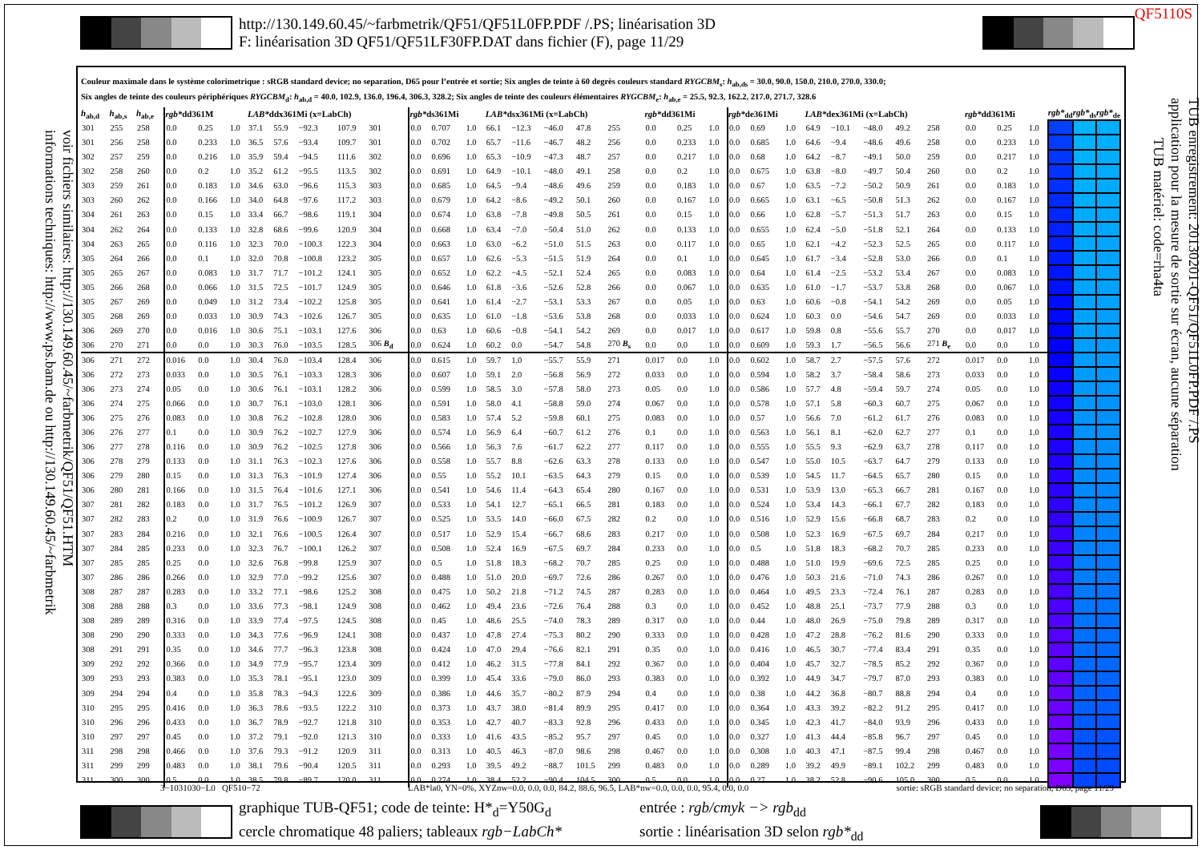http://130.149.60.45/~farbmetrik/QF51/QF51L0FP.PDF /.PS; linéarisation 3D
F: linéarisation 3D QF51/QF51LF30FP.DAT dans fichier (F), page 11/29
QF5110S
voir fichiers similaires: http://130.149.60.45/~farbmetrik/QF51/QF51.HTM
informations techniques: http://www.ps.bam.de ou http://130.149.60.45/~farbmetrik
Couleur maximale dans le système colorimetrique : sRGB standard device; no separation, D65 pour l’entrée et sortie; Six angles de teinte à 60 degrès couleurs standard RYGCBM<sub>s</sub>: h<sub>ab,ds</sub> = 30.0, 90.0, 150.0, 210.0, 270.0, 330.0;
Six angles de teinte des couleurs périphériques RYGCBM<sub>d</sub>: h<sub>ab,d</sub> = 40.0, 102.9, 136.0, 196.4, 306.3, 328.2; Six angles de teinte des couleurs élémentaires RYGCBM<sub>e</sub>: h<sub>ab,e</sub> = 25.5, 92.3, 162.2, 217.0, 271.7, 328.6
| h<sub>ab,d</sub> | h<sub>ab,s</sub> | h<sub>ab,e</sub> | rgb* dd361M | | | LAB* ddx361Mi (x=LabCh) | | | | | rgb* ds361Mi | | | LAB* dsx361Mi (x=LabCh) | | | | | rgb* dd361Mi | | | rgb* de361Mi | | | LAB* dex361Mi (x=LabCh) | | | | | rgb* dd361Mi | | | rgb*<sub>dd</sub> | rgb*<sub>ds</sub> | rgb*<sub>de</sub> |
| --- | --- | --- | --- | --- | --- | --- | --- | --- | --- | --- | --- | --- | --- | --- | --- | --- | --- | --- | --- | --- | --- | --- | --- | --- | --- | --- | --- | --- | --- | --- | --- | --- | --- | --- | --- |
| 301 | 255 | 258 | 0.0 | 0.25 | 1.0 | 37.1 | 55.9 | −92.3 | 107.9 | 301 | 0.0 | 0.707 | 1.0 | 66.1 | −12.3 | −46.0 | 47.8 | 255 | 0.0 | 0.25 | 1.0 | 0.0 | 0.69 | 1.0 | 64.9 | −10.1 | −48.0 | 49.2 | 258 | 0.0 | 0.25 | 1.0 | | | |
| 301 | 256 | 258 | 0.0 | 0.233 | 1.0 | 36.5 | 57.6 | −93.4 | 109.7 | 301 | 0.0 | 0.702 | 1.0 | 65.7 | −11.6 | −46.7 | 48.2 | 256 | 0.0 | 0.233 | 1.0 | 0.0 | 0.685 | 1.0 | 64.6 | −9.4 | −48.6 | 49.6 | 258 | 0.0 | 0.233 | 1.0 | | | |
| 302 | 257 | 259 | 0.0 | 0.216 | 1.0 | 35.9 | 59.4 | −94.5 | 111.6 | 302 | 0.0 | 0.696 | 1.0 | 65.3 | −10.9 | −47.3 | 48.7 | 257 | 0.0 | 0.217 | 1.0 | 0.0 | 0.68 | 1.0 | 64.2 | −8.7 | −49.1 | 50.0 | 259 | 0.0 | 0.217 | 1.0 | | | |
| 302 | 258 | 260 | 0.0 | 0.2 | 1.0 | 35.2 | 61.2 | −95.5 | 113.5 | 302 | 0.0 | 0.691 | 1.0 | 64.9 | −10.1 | −48.0 | 49.1 | 258 | 0.0 | 0.2 | 1.0 | 0.0 | 0.675 | 1.0 | 63.8 | −8.0 | −49.7 | 50.4 | 260 | 0.0 | 0.2 | 1.0 | | | |
| 303 | 259 | 261 | 0.0 | 0.183 | 1.0 | 34.6 | 63.0 | −96.6 | 115.3 | 303 | 0.0 | 0.685 | 1.0 | 64.5 | −9.4 | −48.6 | 49.6 | 259 | 0.0 | 0.183 | 1.0 | 0.0 | 0.67 | 1.0 | 63.5 | −7.2 | −50.2 | 50.9 | 261 | 0.0 | 0.183 | 1.0 | | | |
| 303 | 260 | 262 | 0.0 | 0.166 | 1.0 | 34.0 | 64.8 | −97.6 | 117.2 | 303 | 0.0 | 0.679 | 1.0 | 64.2 | −8.6 | −49.2 | 50.1 | 260 | 0.0 | 0.167 | 1.0 | 0.0 | 0.665 | 1.0 | 63.1 | −6.5 | −50.8 | 51.3 | 262 | 0.0 | 0.167 | 1.0 | | | |
| 304 | 261 | 263 | 0.0 | 0.15 | 1.0 | 33.4 | 66.7 | −98.6 | 119.1 | 304 | 0.0 | 0.674 | 1.0 | 63.8 | −7.8 | −49.8 | 50.5 | 261 | 0.0 | 0.15 | 1.0 | 0.0 | 0.66 | 1.0 | 62.8 | −5.7 | −51.3 | 51.7 | 263 | 0.0 | 0.15 | 1.0 | | | |
| 304 | 262 | 264 | 0.0 | 0.133 | 1.0 | 32.8 | 68.6 | −99.6 | 120.9 | 304 | 0.0 | 0.668 | 1.0 | 63.4 | −7.0 | −50.4 | 51.0 | 262 | 0.0 | 0.133 | 1.0 | 0.0 | 0.655 | 1.0 | 62.4 | −5.0 | −51.8 | 52.1 | 264 | 0.0 | 0.133 | 1.0 | | | |
| 304 | 263 | 265 | 0.0 | 0.116 | 1.0 | 32.3 | 70.0 | −100.3 | 122.3 | 304 | 0.0 | 0.663 | 1.0 | 63.0 | −6.2 | −51.0 | 51.5 | 263 | 0.0 | 0.117 | 1.0 | 0.0 | 0.65 | 1.0 | 62.1 | −4.2 | −52.3 | 52.5 | 265 | 0.0 | 0.117 | 1.0 | | | |
| 305 | 264 | 266 | 0.0 | 0.1 | 1.0 | 32.0 | 70.8 | −100.8 | 123.2 | 305 | 0.0 | 0.657 | 1.0 | 62.6 | −5.3 | −51.5 | 51.9 | 264 | 0.0 | 0.1 | 1.0 | 0.0 | 0.645 | 1.0 | 61.7 | −3.4 | −52.8 | 53.0 | 266 | 0.0 | 0.1 | 1.0 | | | |
| 305 | 265 | 267 | 0.0 | 0.083 | 1.0 | 31.7 | 71.7 | −101.2 | 124.1 | 305 | 0.0 | 0.652 | 1.0 | 62.2 | −4.5 | −52.1 | 52.4 | 265 | 0.0 | 0.083 | 1.0 | 0.0 | 0.64 | 1.0 | 61.4 | −2.5 | −53.2 | 53.4 | 267 | 0.0 | 0.083 | 1.0 | | | |
| 305 | 266 | 268 | 0.0 | 0.066 | 1.0 | 31.5 | 72.5 | −101.7 | 124.9 | 305 | 0.0 | 0.646 | 1.0 | 61.8 | −3.6 | −52.6 | 52.8 | 266 | 0.0 | 0.067 | 1.0 | 0.0 | 0.635 | 1.0 | 61.0 | −1.7 | −53.7 | 53.8 | 268 | 0.0 | 0.067 | 1.0 | | | |
| 305 | 267 | 269 | 0.0 | 0.049 | 1.0 | 31.2 | 73.4 | −102.2 | 125.8 | 305 | 0.0 | 0.641 | 1.0 | 61.4 | −2.7 | −53.1 | 53.3 | 267 | 0.0 | 0.05 | 1.0 | 0.0 | 0.63 | 1.0 | 60.6 | −0.8 | −54.1 | 54.2 | 269 | 0.0 | 0.05 | 1.0 | | | |
| 305 | 268 | 269 | 0.0 | 0.033 | 1.0 | 30.9 | 74.3 | −102.6 | 126.7 | 305 | 0.0 | 0.635 | 1.0 | 61.0 | −1.8 | −53.6 | 53.8 | 268 | 0.0 | 0.033 | 1.0 | 0.0 | 0.624 | 1.0 | 60.3 | 0.0 | −54.6 | 54.7 | 269 | 0.0 | 0.033 | 1.0 | | | |
| 306 | 269 | 270 | 0.0 | 0.016 | 1.0 | 30.6 | 75.1 | −103.1 | 127.6 | 306 | 0.0 | 0.63 | 1.0 | 60.6 | −0.8 | −54.1 | 54.2 | 269 | 0.0 | 0.017 | 1.0 | 0.0 | 0.617 | 1.0 | 59.8 | 0.8 | −55.6 | 55.7 | 270 | 0.0 | 0.017 | 1.0 | | | |
| 306 | 270 | 271 | 0.0 | 0.0 | 1.0 | 30.3 | 76.0 | −103.5 | 128.5 | 306 B<sub>d</sub> | 0.0 | 0.624 | 1.0 | 60.2 | 0.0 | −54.7 | 54.8 | 270 B<sub>s</sub> | 0.0 | 0.0 | 1.0 | 0.0 | 0.609 | 1.0 | 59.3 | 1.7 | −56.5 | 56.6 | 271 B<sub>e</sub> | 0.0 | 0.0 | 1.0 | | | |
| 306 | 271 | 272 | 0.016 | 0.0 | 1.0 | 30.4 | 76.0 | −103.4 | 128.4 | 306 | 0.0 | 0.615 | 1.0 | 59.7 | 1.0 | −55.7 | 55.9 | 271 | 0.017 | 0.0 | 1.0 | 0.0 | 0.602 | 1.0 | 58.7 | 2.7 | −57.5 | 57.6 | 272 | 0.017 | 0.0 | 1.0 | | | |
| 306 | 272 | 273 | 0.033 | 0.0 | 1.0 | 30.5 | 76.1 | −103.3 | 128.3 | 306 | 0.0 | 0.607 | 1.0 | 59.1 | 2.0 | −56.8 | 56.9 | 272 | 0.033 | 0.0 | 1.0 | 0.0 | 0.594 | 1.0 | 58.2 | 3.7 | −58.4 | 58.6 | 273 | 0.033 | 0.0 | 1.0 | | | |
| 306 | 273 | 274 | 0.05 | 0.0 | 1.0 | 30.6 | 76.1 | −103.1 | 128.2 | 306 | 0.0 | 0.599 | 1.0 | 58.5 | 3.0 | −57.8 | 58.0 | 273 | 0.05 | 0.0 | 1.0 | 0.0 | 0.586 | 1.0 | 57.7 | 4.8 | −59.4 | 59.7 | 274 | 0.05 | 0.0 | 1.0 | | | |
| 306 | 274 | 275 | 0.066 | 0.0 | 1.0 | 30.7 | 76.1 | −103.0 | 128.1 | 306 | 0.0 | 0.591 | 1.0 | 58.0 | 4.1 | −58.8 | 59.0 | 274 | 0.067 | 0.0 | 1.0 | 0.0 | 0.578 | 1.0 | 57.1 | 5.8 | −60.3 | 60.7 | 275 | 0.067 | 0.0 | 1.0 | | | |
| 306 | 275 | 276 | 0.083 | 0.0 | 1.0 | 30.8 | 76.2 | −102.8 | 128.0 | 306 | 0.0 | 0.583 | 1.0 | 57.4 | 5.2 | −59.8 | 60.1 | 275 | 0.083 | 0.0 | 1.0 | 0.0 | 0.57 | 1.0 | 56.6 | 7.0 | −61.2 | 61.7 | 276 | 0.083 | 0.0 | 1.0 | | | |
| 306 | 276 | 277 | 0.1 | 0.0 | 1.0 | 30.9 | 76.2 | −102.7 | 127.9 | 306 | 0.0 | 0.574 | 1.0 | 56.9 | 6.4 | −60.7 | 61.2 | 276 | 0.1 | 0.0 | 1.0 | 0.0 | 0.563 | 1.0 | 56.1 | 8.1 | −62.0 | 62.7 | 277 | 0.1 | 0.0 | 1.0 | | | |
| 306 | 277 | 278 | 0.116 | 0.0 | 1.0 | 30.9 | 76.2 | −102.5 | 127.8 | 306 | 0.0 | 0.566 | 1.0 | 56.3 | 7.6 | −61.7 | 62.2 | 277 | 0.117 | 0.0 | 1.0 | 0.0 | 0.555 | 1.0 | 55.5 | 9.3 | −62.9 | 63.7 | 278 | 0.117 | 0.0 | 1.0 | | | |
| 306 | 278 | 279 | 0.133 | 0.0 | 1.0 | 31.1 | 76.3 | −102.3 | 127.6 | 306 | 0.0 | 0.558 | 1.0 | 55.7 | 8.8 | −62.6 | 63.3 | 278 | 0.133 | 0.0 | 1.0 | 0.0 | 0.547 | 1.0 | 55.0 | 10.5 | −63.7 | 64.7 | 279 | 0.133 | 0.0 | 1.0 | | | |
| 306 | 279 | 280 | 0.15 | 0.0 | 1.0 | 31.3 | 76.3 | −101.9 | 127.4 | 306 | 0.0 | 0.55 | 1.0 | 55.2 | 10.1 | −63.5 | 64.3 | 279 | 0.15 | 0.0 | 1.0 | 0.0 | 0.539 | 1.0 | 54.5 | 11.7 | −64.5 | 65.7 | 280 | 0.15 | 0.0 | 1.0 | | | |
| 306 | 280 | 281 | 0.166 | 0.0 | 1.0 | 31.5 | 76.4 | −101.6 | 127.1 | 306 | 0.0 | 0.541 | 1.0 | 54.6 | 11.4 | −64.3 | 65.4 | 280 | 0.167 | 0.0 | 1.0 | 0.0 | 0.531 | 1.0 | 53.9 | 13.0 | −65.3 | 66.7 | 281 | 0.167 | 0.0 | 1.0 | | | |
| 307 | 281 | 282 | 0.183 | 0.0 | 1.0 | 31.7 | 76.5 | −101.2 | 126.9 | 307 | 0.0 | 0.533 | 1.0 | 54.1 | 12.7 | −65.1 | 66.5 | 281 | 0.183 | 0.0 | 1.0 | 0.0 | 0.524 | 1.0 | 53.4 | 14.3 | −66.1 | 67.7 | 282 | 0.183 | 0.0 | 1.0 | | | |
| 307 | 282 | 283 | 0.2 | 0.0 | 1.0 | 31.9 | 76.6 | −100.9 | 126.7 | 307 | 0.0 | 0.525 | 1.0 | 53.5 | 14.0 | −66.0 | 67.5 | 282 | 0.2 | 0.0 | 1.0 | 0.0 | 0.516 | 1.0 | 52.9 | 15.6 | −66.8 | 68.7 | 283 | 0.2 | 0.0 | 1.0 | | | |
| 307 | 283 | 284 | 0.216 | 0.0 | 1.0 | 32.1 | 76.6 | −100.5 | 126.4 | 307 | 0.0 | 0.517 | 1.0 | 52.9 | 15.4 | −66.7 | 68.6 | 283 | 0.217 | 0.0 | 1.0 | 0.0 | 0.508 | 1.0 | 52.3 | 16.9 | −67.5 | 69.7 | 284 | 0.217 | 0.0 | 1.0 | | | |
| 307 | 284 | 285 | 0.233 | 0.0 | 1.0 | 32.3 | 76.7 | −100.1 | 126.2 | 307 | 0.0 | 0.508 | 1.0 | 52.4 | 16.9 | −67.5 | 69.7 | 284 | 0.233 | 0.0 | 1.0 | 0.0 | 0.5 | 1.0 | 51.8 | 18.3 | −68.2 | 70.7 | 285 | 0.233 | 0.0 | 1.0 | | | |
| 307 | 285 | 285 | 0.25 | 0.0 | 1.0 | 32.6 | 76.8 | −99.8 | 125.9 | 307 | 0.0 | 0.5 | 1.0 | 51.8 | 18.3 | −68.2 | 70.7 | 285 | 0.25 | 0.0 | 1.0 | 0.0 | 0.488 | 1.0 | 51.0 | 19.9 | −69.6 | 72.5 | 285 | 0.25 | 0.0 | 1.0 | | | |
| 307 | 286 | 286 | 0.266 | 0.0 | 1.0 | 32.9 | 77.0 | −99.2 | 125.6 | 307 | 0.0 | 0.488 | 1.0 | 51.0 | 20.0 | −69.7 | 72.6 | 286 | 0.267 | 0.0 | 1.0 | 0.0 | 0.476 | 1.0 | 50.3 | 21.6 | −71.0 | 74.3 | 286 | 0.267 | 0.0 | 1.0 | | | |
| 308 | 287 | 287 | 0.283 | 0.0 | 1.0 | 33.2 | 77.1 | −98.6 | 125.2 | 308 | 0.0 | 0.475 | 1.0 | 50.2 | 21.8 | −71.2 | 74.5 | 287 | 0.283 | 0.0 | 1.0 | 0.0 | 0.464 | 1.0 | 49.5 | 23.3 | −72.4 | 76.1 | 287 | 0.283 | 0.0 | 1.0 | | | |
| 308 | 288 | 288 | 0.3 | 0.0 | 1.0 | 33.6 | 77.3 | −98.1 | 124.9 | 308 | 0.0 | 0.462 | 1.0 | 49.4 | 23.6 | −72.6 | 76.4 | 288 | 0.3 | 0.0 | 1.0 | 0.0 | 0.452 | 1.0 | 48.8 | 25.1 | −73.7 | 77.9 | 288 | 0.3 | 0.0 | 1.0 | | | |
| 308 | 289 | 289 | 0.316 | 0.0 | 1.0 | 33.9 | 77.4 | −97.5 | 124.5 | 308 | 0.0 | 0.45 | 1.0 | 48.6 | 25.5 | −74.0 | 78.3 | 289 | 0.317 | 0.0 | 1.0 | 0.0 | 0.44 | 1.0 | 48.0 | 26.9 | −75.0 | 79.8 | 289 | 0.317 | 0.0 | 1.0 | | | |
| 308 | 290 | 290 | 0.333 | 0.0 | 1.0 | 34.3 | 77.6 | −96.9 | 124.1 | 308 | 0.0 | 0.437 | 1.0 | 47.8 | 27.4 | −75.3 | 80.2 | 290 | 0.333 | 0.0 | 1.0 | 0.0 | 0.428 | 1.0 | 47.2 | 28.8 | −76.2 | 81.6 | 290 | 0.333 | 0.0 | 1.0 | | | |
| 308 | 291 | 291 | 0.35 | 0.0 | 1.0 | 34.6 | 77.7 | −96.3 | 123.8 | 308 | 0.0 | 0.424 | 1.0 | 47.0 | 29.4 | −76.6 | 82.1 | 291 | 0.35 | 0.0 | 1.0 | 0.0 | 0.416 | 1.0 | 46.5 | 30.7 | −77.4 | 83.4 | 291 | 0.35 | 0.0 | 1.0 | | | |
| 309 | 292 | 292 | 0.366 | 0.0 | 1.0 | 34.9 | 77.9 | −95.7 | 123.4 | 309 | 0.0 | 0.412 | 1.0 | 46.2 | 31.5 | −77.8 | 84.1 | 292 | 0.367 | 0.0 | 1.0 | 0.0 | 0.404 | 1.0 | 45.7 | 32.7 | −78.5 | 85.2 | 292 | 0.367 | 0.0 | 1.0 | | | |
| 309 | 293 | 293 | 0.383 | 0.0 | 1.0 | 35.3 | 78.1 | −95.1 | 123.0 | 309 | 0.0 | 0.399 | 1.0 | 45.4 | 33.6 | −79.0 | 86.0 | 293 | 0.383 | 0.0 | 1.0 | 0.0 | 0.392 | 1.0 | 44.9 | 34.7 | −79.7 | 87.0 | 293 | 0.383 | 0.0 | 1.0 | | | |
| 309 | 294 | 294 | 0.4 | 0.0 | 1.0 | 35.8 | 78.3 | −94.3 | 122.6 | 309 | 0.0 | 0.386 | 1.0 | 44.6 | 35.7 | −80.2 | 87.9 | 294 | 0.4 | 0.0 | 1.0 | 0.0 | 0.38 | 1.0 | 44.2 | 36.8 | −80.7 | 88.8 | 294 | 0.4 | 0.0 | 1.0 | | | |
| 310 | 295 | 295 | 0.416 | 0.0 | 1.0 | 36.3 | 78.6 | −93.5 | 122.2 | 310 | 0.0 | 0.373 | 1.0 | 43.7 | 38.0 | −81.4 | 89.9 | 295 | 0.417 | 0.0 | 1.0 | 0.0 | 0.364 | 1.0 | 43.3 | 39.2 | −82.2 | 91.2 | 295 | 0.417 | 0.0 | 1.0 | | | |
| 310 | 296 | 296 | 0.433 | 0.0 | 1.0 | 36.7 | 78.9 | −92.7 | 121.8 | 310 | 0.0 | 0.353 | 1.0 | 42.7 | 40.7 | −83.3 | 92.8 | 296 | 0.433 | 0.0 | 1.0 | 0.0 | 0.345 | 1.0 | 42.3 | 41.7 | −84.0 | 93.9 | 296 | 0.433 | 0.0 | 1.0 | | | |
| 310 | 297 | 297 | 0.45 | 0.0 | 1.0 | 37.2 | 79.1 | −92.0 | 121.3 | 310 | 0.0 | 0.333 | 1.0 | 41.6 | 43.5 | −85.2 | 95.7 | 297 | 0.45 | 0.0 | 1.0 | 0.0 | 0.327 | 1.0 | 41.3 | 44.4 | −85.8 | 96.7 | 297 | 0.45 | 0.0 | 1.0 | | | |
| 311 | 298 | 298 | 0.466 | 0.0 | 1.0 | 37.6 | 79.3 | −91.2 | 120.9 | 311 | 0.0 | 0.313 | 1.0 | 40.5 | 46.3 | −87.0 | 98.6 | 298 | 0.467 | 0.0 | 1.0 | 0.0 | 0.308 | 1.0 | 40.3 | 47.1 | −87.5 | 99.4 | 298 | 0.467 | 0.0 | 1.0 | | | |
| 311 | 299 | 299 | 0.483 | 0.0 | 1.0 | 38.1 | 79.6 | −90.4 | 120.5 | 311 | 0.0 | 0.293 | 1.0 | 39.5 | 49.2 | −88.7 | 101.5 | 299 | 0.483 | 0.0 | 1.0 | 0.0 | 0.289 | 1.0 | 39.2 | 49.9 | −89.1 | 102.2 | 299 | 0.483 | 0.0 | 1.0 | | | |
| 311 | 300 | 300 | 0.5 | 0.0 | 1.0 | 38.5 | 79.8 | −89.7 | 120.0 | 311 | 0.0 | 0.274 | 1.0 | 38.4 | 52.2 | −90.4 | 104.5 | 300 | 0.5 | 0.0 | 1.0 | 0.0 | 0.27 | 1.0 | 38.2 | 52.8 | −90.6 | 105.0 | 300 | 0.5 | 0.0 | 1.0 | | | |
TUB enregistrement: 20130201-QF51/QF51L0FP.PDF /.PS
application pour la mesure de sortie sur écran, aucune séparation
TUB matériel: code=rha4ta
3−1031030−L0 QF510−72 LAB*la0, YN=0%, XYZnw=0.0, 0.0, 0.0, 84.2, 88.6, 96.5, LAB*nw=0.0, 0.0, 0.0, 95.4, 0.0, 0.0 sortie: sRGB standard device; no separation, D65, page 11/29
graphique TUB-QF51; code de teinte: H*<sub>d</sub>=Y50G<sub>d</sub>
cercle chromatique 48 paliers; tableaux rgb−LabCh*
entrée : rgb/cmyk −> rgb<sub>dd</sub>
sortie : linéarisation 3D selon rgb*<sub>dd</sub>